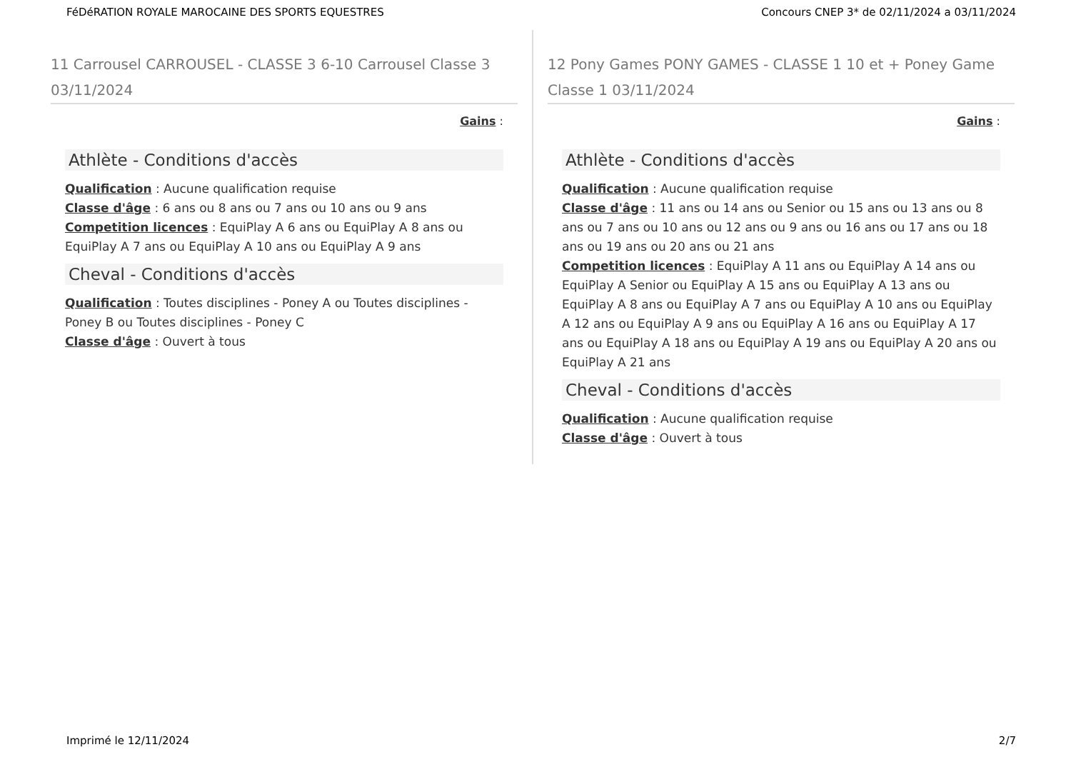FéDéRATION ROYALE MAROCAINE DES SPORTS EQUESTRES Concours CNEP 3* de 02/11/2024 a 03/11/2024
11 Carrousel CARROUSEL - CLASSE 3 6-10 Carrousel Classe 3 03/11/2024
Gains :
Athlète - Conditions d'accès
Qualification : Aucune qualification requise
Classe d'âge : 6 ans ou 8 ans ou 7 ans ou 10 ans ou 9 ans
Competition licences : EquiPlay A 6 ans ou EquiPlay A 8 ans ou EquiPlay A 7 ans ou EquiPlay A 10 ans ou EquiPlay A 9 ans
Cheval - Conditions d'accès
Qualification : Toutes disciplines - Poney A ou Toutes disciplines - Poney B ou Toutes disciplines - Poney C
Classe d'âge : Ouvert à tous
12 Pony Games PONY GAMES - CLASSE 1 10 et + Poney Game Classe 1 03/11/2024
Gains :
Athlète - Conditions d'accès
Qualification : Aucune qualification requise
Classe d'âge : 11 ans ou 14 ans ou Senior ou 15 ans ou 13 ans ou 8 ans ou 7 ans ou 10 ans ou 12 ans ou 9 ans ou 16 ans ou 17 ans ou 18 ans ou 19 ans ou 20 ans ou 21 ans
Competition licences : EquiPlay A 11 ans ou EquiPlay A 14 ans ou EquiPlay A Senior ou EquiPlay A 15 ans ou EquiPlay A 13 ans ou EquiPlay A 8 ans ou EquiPlay A 7 ans ou EquiPlay A 10 ans ou EquiPlay A 12 ans ou EquiPlay A 9 ans ou EquiPlay A 16 ans ou EquiPlay A 17 ans ou EquiPlay A 18 ans ou EquiPlay A 19 ans ou EquiPlay A 20 ans ou EquiPlay A 21 ans
Cheval - Conditions d'accès
Qualification : Aucune qualification requise
Classe d'âge : Ouvert à tous
Imprimé le 12/11/2024 2/7